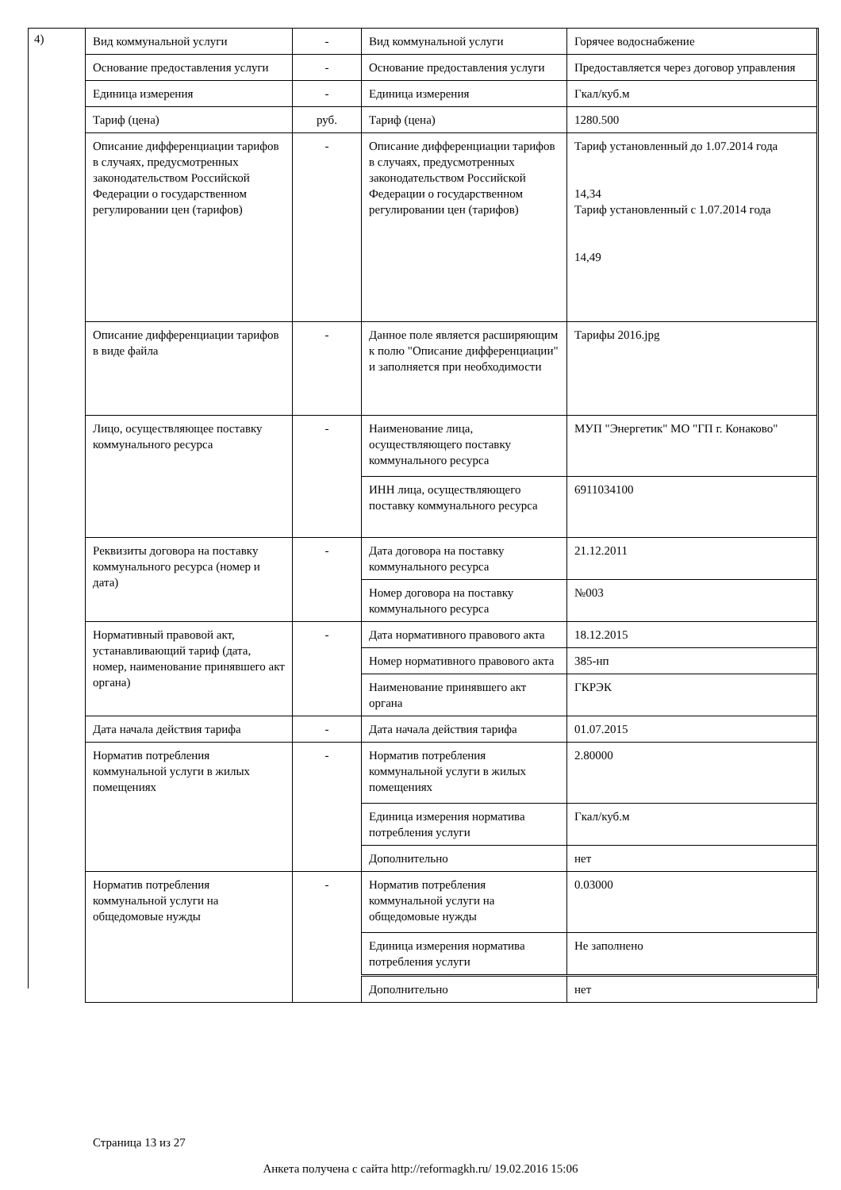4)
| Вид коммунальной услуги | - | Вид коммунальной услуги | Горячее водоснабжение |
| Основание предоставления услуги | - | Основание предоставления услуги | Предоставляется через договор управления |
| Единица измерения | - | Единица измерения | Гкал/куб.м |
| Тариф (цена) | руб. | Тариф (цена) | 1280.500 |
| Описание дифференциации тарифов в случаях, предусмотренных законодательством Российской Федерации о государственном регулировании цен (тарифов) | - | Описание дифференциации тарифов в случаях, предусмотренных законодательством Российской Федерации о государственном регулировании цен (тарифов) | Тариф установленный до 1.07.2014 года 14,34 Тариф установленный с 1.07.2014 года 14,49 |
| Описание дифференциации тарифов в виде файла | - | Данное поле является расширяющим к полю "Описание дифференциации" и заполняется при необходимости | Тарифы 2016.jpg |
| Лицо, осуществляющее поставку коммунального ресурса | - | Наименование лица, осуществляющего поставку коммунального ресурса | МУП "Энергетик" МО "ГП г. Конаково" |
| | | ИНН лица, осуществляющего поставку коммунального ресурса | 6911034100 |
| Реквизиты договора на поставку коммунального ресурса (номер и дата) | - | Дата договора на поставку коммунального ресурса | 21.12.2011 |
| | | Номер договора на поставку коммунального ресурса | №003 |
| Нормативный правовой акт, устанавливающий тариф (дата, номер, наименование принявшего акт органа) | - | Дата нормативного правового акта | 18.12.2015 |
| | | Номер нормативного правового акта | 385-нп |
| | | Наименование принявшего акт органа | ГКРЭК |
| Дата начала действия тарифа | - | Дата начала действия тарифа | 01.07.2015 |
| Норматив потребления коммунальной услуги в жилых помещениях | - | Норматив потребления коммунальной услуги в жилых помещениях | 2.80000 |
| | | Единица измерения норматива потребления услуги | Гкал/куб.м |
| | | Дополнительно | нет |
| Норматив потребления коммунальной услуги на общедомовые нужды | - | Норматив потребления коммунальной услуги на общедомовые нужды | 0.03000 |
| | | Единица измерения норматива потребления услуги | Не заполнено |
| | | Дополнительно | нет |
Страница 13 из 27
Анкета получена с сайта http://reformagkh.ru/ 19.02.2016 15:06